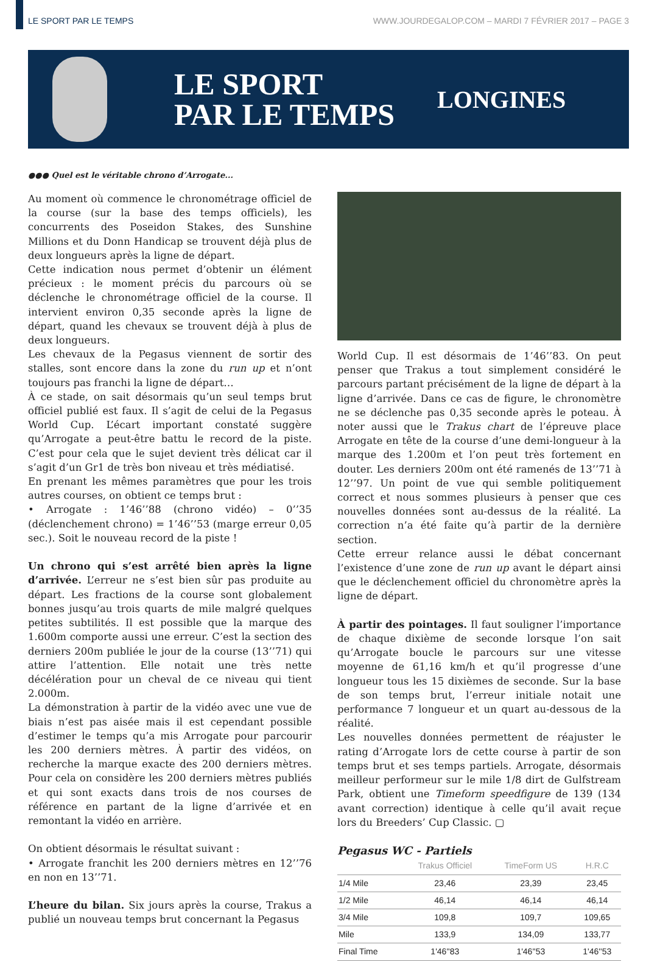LE SPORT PAR LE TEMPS WWW.JOURDEGALOP.COM – MARDI 7 FÉVRIER 2017 – PAGE 3
LE SPORT
PAR LE TEMPS
LONGINES
●●● Quel est le véritable chrono d’Arrogate...
Au moment où commence le chronométrage officiel de la course (sur la base des temps officiels), les concurrents des Poseidon Stakes, des Sunshine Millions et du Donn Handicap se trouvent déjà plus de deux longueurs après la ligne de départ.
Cette indication nous permet d’obtenir un élément précieux : le moment précis du parcours où se déclenche le chronométrage officiel de la course. Il intervient environ 0,35 seconde après la ligne de départ, quand les chevaux se trouvent déjà à plus de deux longueurs.
Les chevaux de la Pegasus viennent de sortir des stalles, sont encore dans la zone du run up et n’ont toujours pas franchi la ligne de départ…
À ce stade, on sait désormais qu’un seul temps brut officiel publié est faux. Il s’agit de celui de la Pegasus World Cup. L’écart important constaté suggère qu’Arrogate a peut-être battu le record de la piste. C’est pour cela que le sujet devient très délicat car il s’agit d’un Gr1 de très bon niveau et très médiatisé.
En prenant les mêmes paramètres que pour les trois autres courses, on obtient ce temps brut :
• Arrogate : 1’46’’88 (chrono vidéo) – 0’’35 (déclenchement chrono) = 1’46’’53 (marge erreur 0,05 sec.). Soit le nouveau record de la piste !
Un chrono qui s’est arrêté bien après la ligne d’arrivée. L’erreur ne s’est bien sûr pas produite au départ. Les fractions de la course sont globalement bonnes jusqu’au trois quarts de mile malgré quelques petites subtilités. Il est possible que la marque des 1.600m comporte aussi une erreur. C’est la section des derniers 200m publiée le jour de la course (13’’71) qui attire l’attention. Elle notait une très nette décélération pour un cheval de ce niveau qui tient 2.000m.
La démonstration à partir de la vidéo avec une vue de biais n’est pas aisée mais il est cependant possible d’estimer le temps qu’a mis Arrogate pour parcourir les 200 derniers mètres. À partir des vidéos, on recherche la marque exacte des 200 derniers mètres. Pour cela on considère les 200 derniers mètres publiés et qui sont exacts dans trois de nos courses de référence en partant de la ligne d’arrivée et en remontant la vidéo en arrière.
On obtient désormais le résultat suivant :
• Arrogate franchit les 200 derniers mètres en 12’’76 en non en 13’’71.
L’heure du bilan. Six jours après la course, Trakus a publié un nouveau temps brut concernant la Pegasus
World Cup. Il est désormais de 1’46’’83. On peut penser que Trakus a tout simplement considéré le parcours partant précisément de la ligne de départ à la ligne d’arrivée. Dans ce cas de figure, le chronomètre ne se déclenche pas 0,35 seconde après le poteau. À noter aussi que le Trakus chart de l’épreuve place Arrogate en tête de la course d’une demi-longueur à la marque des 1.200m et l’on peut très fortement en douter. Les derniers 200m ont été ramenés de 13’’71 à 12’’97. Un point de vue qui semble politiquement correct et nous sommes plusieurs à penser que ces nouvelles données sont au-dessus de la réalité. La correction n’a été faite qu’à partir de la dernière section.
Cette erreur relance aussi le débat concernant l’existence d’une zone de run up avant le départ ainsi que le déclenchement officiel du chronomètre après la ligne de départ.
À partir des pointages. Il faut souligner l’importance de chaque dixième de seconde lorsque l’on sait qu’Arrogate boucle le parcours sur une vitesse moyenne de 61,16 km/h et qu’il progresse d’une longueur tous les 15 dixièmes de seconde. Sur la base de son temps brut, l’erreur initiale notait une performance 7 longueur et un quart au-dessous de la réalité.
Les nouvelles données permettent de réajuster le rating d’Arrogate lors de cette course à partir de son temps brut et ses temps partiels. Arrogate, désormais meilleur performeur sur le mile 1/8 dirt de Gulfstream Park, obtient une Timeform speedfigure de 139 (134 avant correction) identique à celle qu’il avait reçue lors du Breeders’ Cup Classic. ▢
Pegasus WC - Partiels
| | Trakus Officiel | TimeForm US | H.R.C |
| --- | --- | --- | --- |
| 1/4 Mile | 23,46 | 23,39 | 23,45 |
| 1/2 Mile | 46,14 | 46,14 | 46,14 |
| 3/4 Mile | 109,8 | 109,7 | 109,65 |
| Mile | 133,9 | 134,09 | 133,77 |
| Final Time | 1'46''83 | 1'46''53 | 1'46''53 |